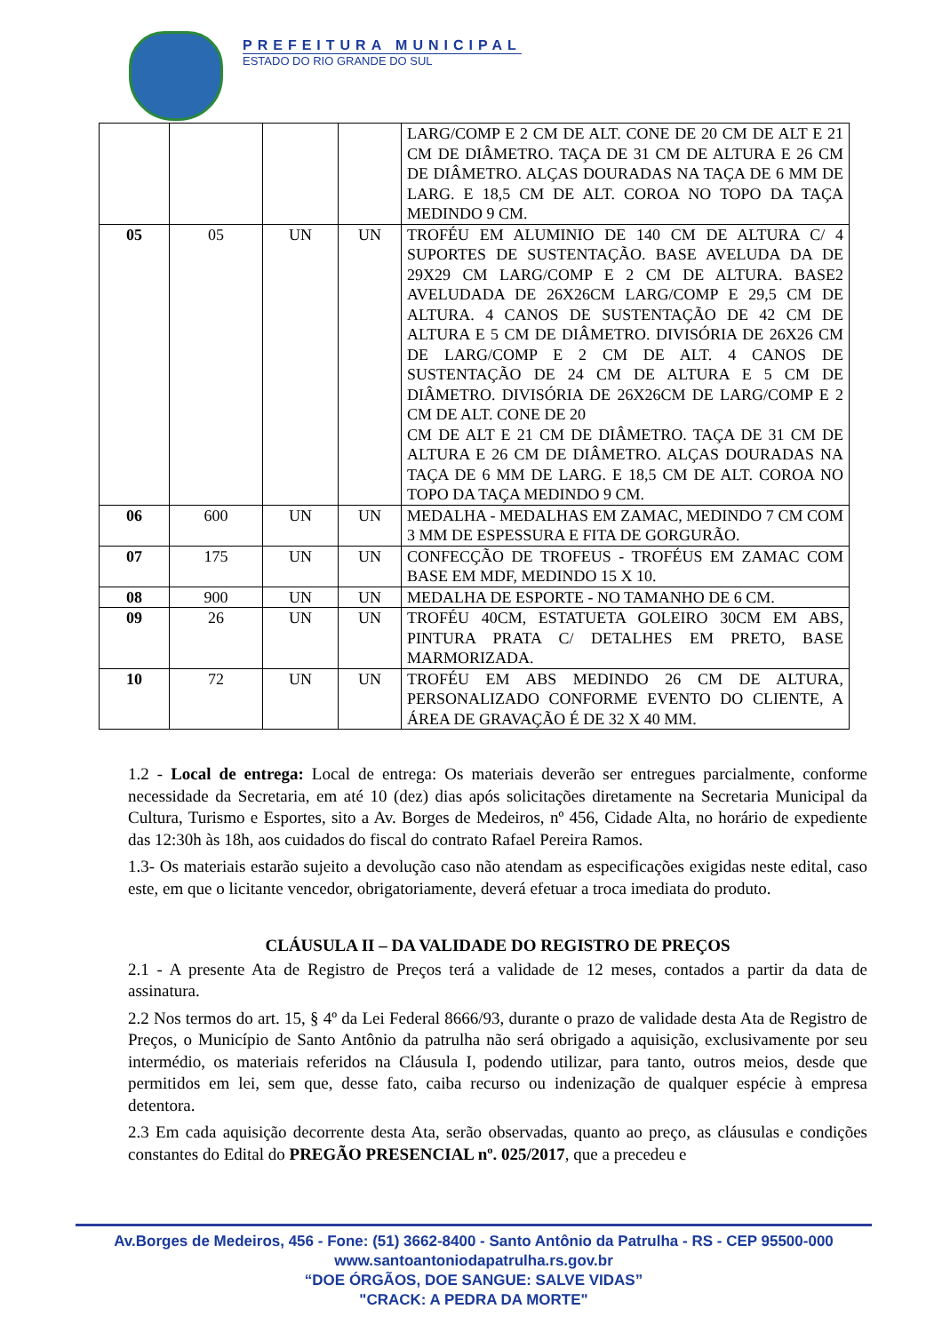PREFEITURA MUNICIPAL
ESTADO DO RIO GRANDE DO SUL
| | | | | LARG/COMP E 2 CM DE ALT. CONE DE 20 CM DE ALT E 21 CM DE DIÂMETRO. TAÇA DE 31 CM DE ALTURA E 26 CM DE DIÂMETRO. ALÇAS DOURADAS NA TAÇA DE 6 MM DE LARG. E 18,5 CM DE ALT. COROA NO TOPO DA TAÇA MEDINDO 9 CM. |
| 05 | 05 | UN | UN | TROFÉU EM ALUMINIO DE 140 CM DE ALTURA C/ 4 SUPORTES DE SUSTENTAÇÃO. BASE AVELUDA DA DE 29X29 CM LARG/COMP E 2 CM DE ALTURA. BASE2 AVELUDADA DE 26X26CM LARG/COMP E 29,5 CM DE ALTURA. 4 CANOS DE SUSTENTAÇÃO DE 42 CM DE ALTURA E 5 CM DE DIÂMETRO. DIVISÓRIA DE 26X26 CM DE LARG/COMP E 2 CM DE ALT. 4 CANOS DE SUSTENTAÇÃO DE 24 CM DE ALTURA E 5 CM DE DIÂMETRO. DIVISÓRIA DE 26X26CM DE LARG/COMP E 2 CM DE ALT. CONE DE 20 CM DE ALT E 21 CM DE DIÂMETRO. TAÇA DE 31 CM DE ALTURA E 26 CM DE DIÂMETRO. ALÇAS DOURADAS NA TAÇA DE 6 MM DE LARG. E 18,5 CM DE ALT. COROA NO TOPO DA TAÇA MEDINDO 9 CM. |
| 06 | 600 | UN | UN | MEDALHA - MEDALHAS EM ZAMAC, MEDINDO 7 CM COM 3 MM DE ESPESSURA E FITA DE GORGURÃO. |
| 07 | 175 | UN | UN | CONFECÇÃO DE TROFEUS - TROFÉUS EM ZAMAC COM BASE EM MDF, MEDINDO 15 X 10. |
| 08 | 900 | UN | UN | MEDALHA DE ESPORTE - NO TAMANHO DE 6 CM. |
| 09 | 26 | UN | UN | TROFÉU 40CM, ESTATUETA GOLEIRO 30CM EM ABS, PINTURA PRATA C/ DETALHES EM PRETO, BASE MARMORIZADA. |
| 10 | 72 | UN | UN | TROFÉU EM ABS MEDINDO 26 CM DE ALTURA, PERSONALIZADO CONFORME EVENTO DO CLIENTE, A ÁREA DE GRAVAÇÃO É DE 32 X 40 MM. |
1.2 - Local de entrega: Local de entrega: Os materiais deverão ser entregues parcialmente, conforme necessidade da Secretaria, em até 10 (dez) dias após solicitações diretamente na Secretaria Municipal da Cultura, Turismo e Esportes, sito a Av. Borges de Medeiros, nº 456, Cidade Alta, no horário de expediente das 12:30h às 18h, aos cuidados do fiscal do contrato Rafael Pereira Ramos.
1.3- Os materiais estarão sujeito a devolução caso não atendam as especificações exigidas neste edital, caso este, em que o licitante vencedor, obrigatoriamente, deverá efetuar a troca imediata do produto.
CLÁUSULA II – DA VALIDADE DO REGISTRO DE PREÇOS
2.1 - A presente Ata de Registro de Preços terá a validade de 12 meses, contados a partir da data de assinatura.
2.2 Nos termos do art. 15, § 4º da Lei Federal 8666/93, durante o prazo de validade desta Ata de Registro de Preços, o Município de Santo Antônio da patrulha não será obrigado a aquisição, exclusivamente por seu intermédio, os materiais referidos na Cláusula I, podendo utilizar, para tanto, outros meios, desde que permitidos em lei, sem que, desse fato, caiba recurso ou indenização de qualquer espécie à empresa detentora.
2.3 Em cada aquisição decorrente desta Ata, serão observadas, quanto ao preço, as cláusulas e condições constantes do Edital do PREGÃO PRESENCIAL nº. 025/2017, que a precedeu e
Av.Borges de Medeiros, 456 - Fone: (51) 3662-8400 - Santo Antônio da Patrulha - RS - CEP 95500-000
www.santoantoniodapatrulha.rs.gov.br
“DOE ÓRGÃOS, DOE SANGUE: SALVE VIDAS”
"CRACK: A PEDRA DA MORTE"